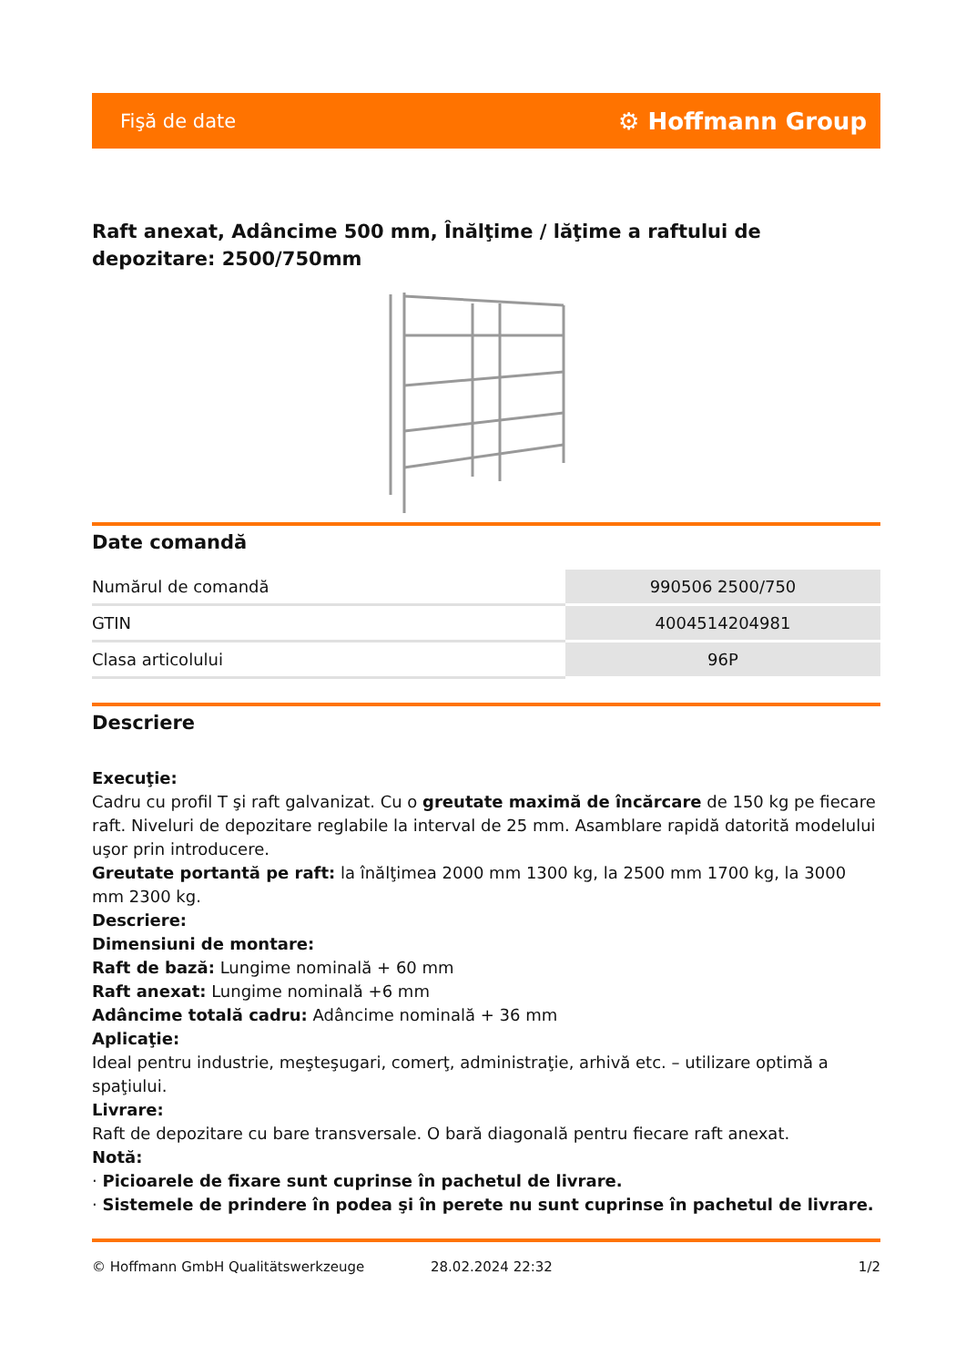Fişă de date ⚙ Hoffmann Group
Raft anexat, Adâncime 500 mm, Înălţime / lăţime a raftului de depozitare: 2500/750mm
Date comandă
| Numărul de comandă | 990506 2500/750 |
| GTIN | 4004514204981 |
| Clasa articolului | 96P |
Descriere
Execuţie:
Cadru cu profil T şi raft galvanizat. Cu o greutate maximă de încărcare de 150 kg pe fiecare raft. Niveluri de depozitare reglabile la interval de 25 mm. Asamblare rapidă datorită modelului uşor prin introducere.
Greutate portantă pe raft: la înălţimea 2000 mm 1300 kg, la 2500 mm 1700 kg, la 3000 mm 2300 kg.
Descriere:
Dimensiuni de montare:
Raft de bază: Lungime nominală + 60 mm
Raft anexat: Lungime nominală +6 mm
Adâncime totală cadru: Adâncime nominală + 36 mm
Aplicaţie:
Ideal pentru industrie, meşteşugari, comerţ, administraţie, arhivă etc. – utilizare optimă a spaţiului.
Livrare:
Raft de depozitare cu bare transversale. O bară diagonală pentru fiecare raft anexat.
Notă:
· Picioarele de fixare sunt cuprinse în pachetul de livrare.
· Sistemele de prindere în podea şi în perete nu sunt cuprinse în pachetul de livrare.
© Hoffmann GmbH Qualitätswerkzeuge 28.02.2024 22:32 1/2